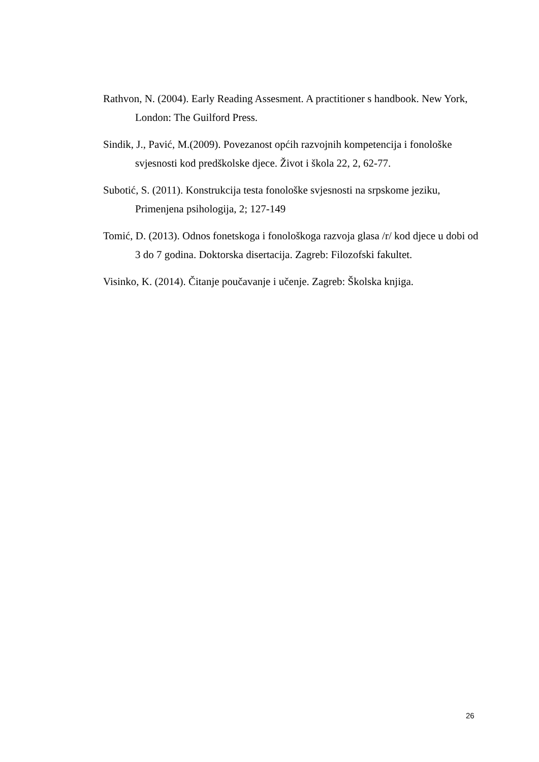Rathvon, N. (2004). Early Reading Assesment. A practitioner s handbook. New York, London: The Guilford Press.
Sindik, J., Pavić, M.(2009). Povezanost općih razvojnih kompetencija i fonološke svjesnosti kod predškolske djece. Život i škola 22, 2, 62-77.
Subotić, S. (2011). Konstrukcija testa fonološke svjesnosti na srpskome jeziku, Primenjena psihologija, 2; 127-149
Tomić, D. (2013). Odnos fonetskoga i fonološkoga razvoja glasa /r/ kod djece u dobi od 3 do 7 godina. Doktorska disertacija. Zagreb: Filozofski fakultet.
Visinko, K. (2014). Čitanje poučavanje i učenje. Zagreb: Školska knjiga.
26